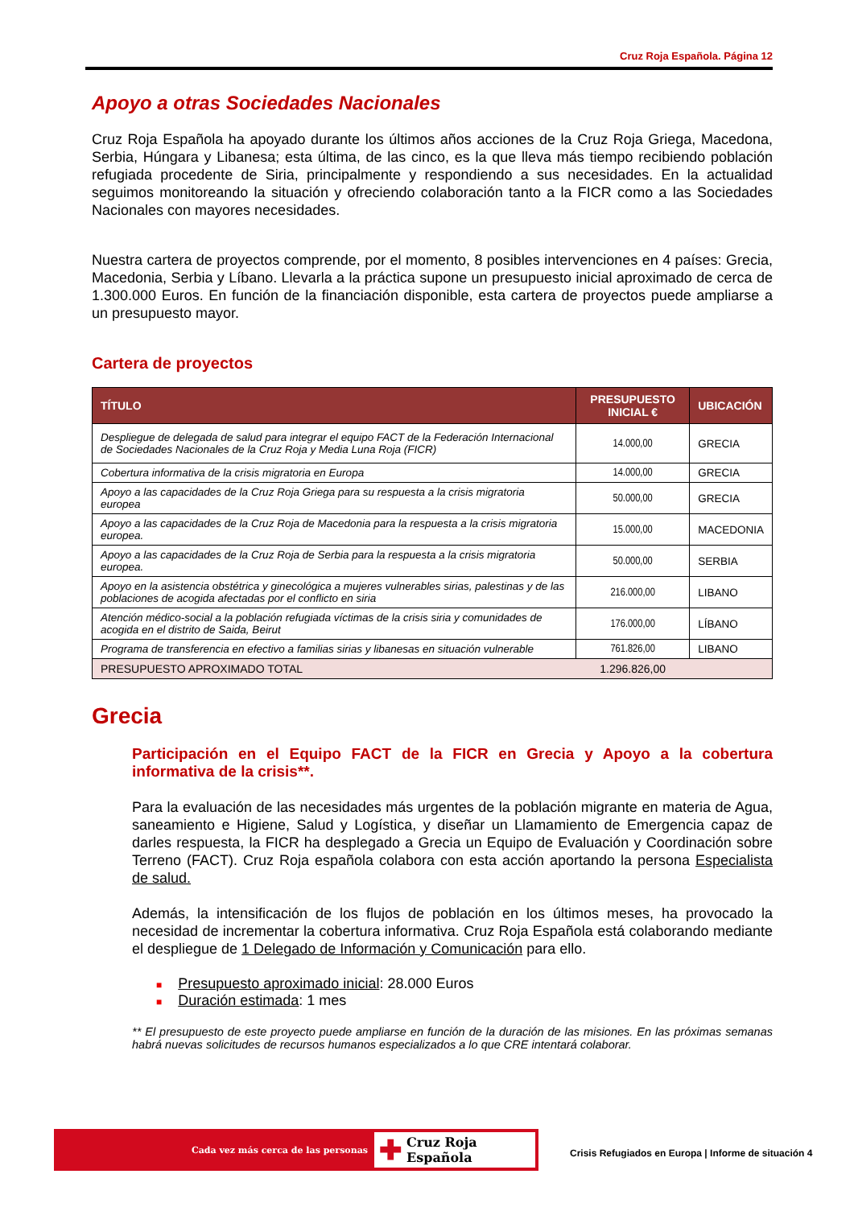Cruz Roja Española. Página 12
Apoyo a otras Sociedades Nacionales
Cruz Roja Española ha apoyado durante los últimos años acciones de la Cruz Roja Griega, Macedona, Serbia, Húngara y Libanesa; esta última, de las cinco, es la que lleva más tiempo recibiendo población refugiada procedente de Siria, principalmente y respondiendo a sus necesidades. En la actualidad seguimos monitoreando la situación y ofreciendo colaboración tanto a la FICR como a las Sociedades Nacionales con mayores necesidades.
Nuestra cartera de proyectos comprende, por el momento, 8 posibles intervenciones en 4 países: Grecia, Macedonia, Serbia y Líbano. Llevarla a la práctica supone un presupuesto inicial aproximado de cerca de 1.300.000 Euros. En función de la financiación disponible, esta cartera de proyectos puede ampliarse a un presupuesto mayor.
Cartera de proyectos
| TÍTULO | PRESUPUESTO INICIAL € | UBICACIÓN |
| --- | --- | --- |
| Despliegue de delegada de salud para integrar el equipo FACT de la Federación Internacional de Sociedades Nacionales de la Cruz Roja y Media Luna Roja (FICR) | 14.000,00 | GRECIA |
| Cobertura informativa de la crisis migratoria en Europa | 14.000,00 | GRECIA |
| Apoyo a las capacidades de la Cruz Roja Griega para su respuesta a la crisis migratoria europea | 50.000,00 | GRECIA |
| Apoyo a las capacidades de la Cruz Roja de Macedonia para la respuesta a la crisis migratoria europea. | 15.000,00 | MACEDONIA |
| Apoyo a las capacidades de la Cruz Roja de Serbia para la respuesta a la crisis migratoria europea. | 50.000,00 | SERBIA |
| Apoyo en la asistencia obstétrica y ginecológica a mujeres vulnerables sirias, palestinas y de las poblaciones de acogida afectadas por el conflicto en siria | 216.000,00 | LIBANO |
| Atención médico-social a la población refugiada víctimas de la crisis siria y comunidades de acogida en el distrito de Saida, Beirut | 176.000,00 | LÍBANO |
| Programa de transferencia en efectivo a familias sirias y libanesas en situación vulnerable | 761.826,00 | LIBANO |
| PRESUPUESTO APROXIMADO TOTAL | 1.296.826,00 | |
Grecia
Participación en el Equipo FACT de la FICR en Grecia y Apoyo a la cobertura informativa de la crisis**.
Para la evaluación de las necesidades más urgentes de la población migrante en materia de Agua, saneamiento e Higiene, Salud y Logística, y diseñar un Llamamiento de Emergencia capaz de darles respuesta, la FICR ha desplegado a Grecia un Equipo de Evaluación y Coordinación sobre Terreno (FACT). Cruz Roja española colabora con esta acción aportando la persona Especialista de salud.
Además, la intensificación de los flujos de población en los últimos meses, ha provocado la necesidad de incrementar la cobertura informativa. Cruz Roja Española está colaborando mediante el despliegue de 1 Delegado de Información y Comunicación para ello.
■ Presupuesto aproximado inicial: 28.000 Euros
■ Duración estimada: 1 mes
** El presupuesto de este proyecto puede ampliarse en función de la duración de las misiones. En las próximas semanas habrá nuevas solicitudes de recursos humanos especializados a lo que CRE intentará colaborar.
Cada vez más cerca de las personas
✚ Cruz Roja Española
Crisis Refugiados en Europa | Informe de situación 4